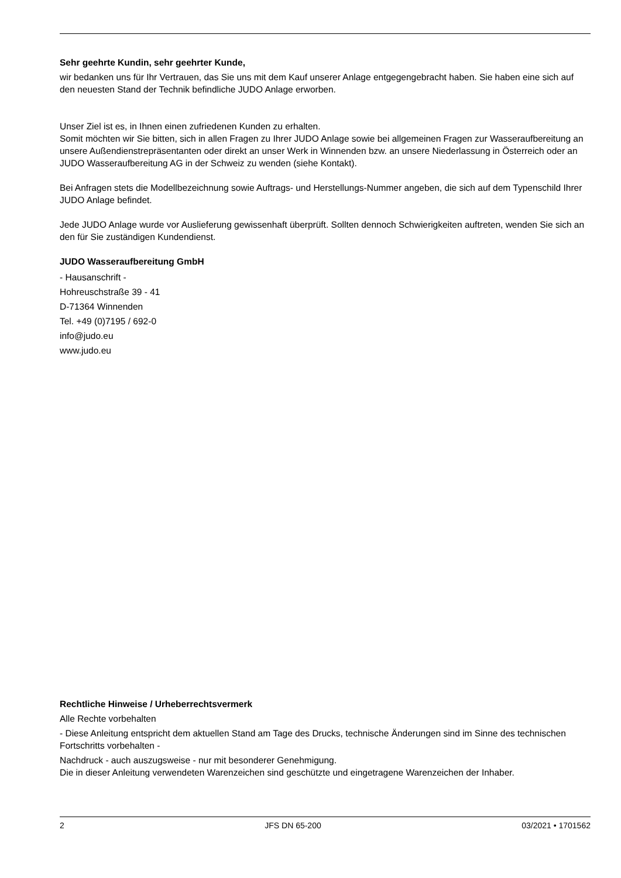Sehr geehrte Kundin, sehr geehrter Kunde,
wir bedanken uns für Ihr Vertrauen, das Sie uns mit dem Kauf unserer Anlage entgegengebracht haben. Sie haben eine sich auf den neuesten Stand der Technik befindliche JUDO Anlage erworben.
Unser Ziel ist es, in Ihnen einen zufriedenen Kunden zu erhalten.
Somit möchten wir Sie bitten, sich in allen Fragen zu Ihrer JUDO Anlage sowie bei allgemeinen Fragen zur Wasseraufbereitung an unsere Außendienstrepräsentanten oder direkt an unser Werk in Winnenden bzw. an unsere Niederlassung in Österreich oder an JUDO Wasseraufbereitung AG in der Schweiz zu wenden (siehe Kontakt).
Bei Anfragen stets die Modellbezeichnung sowie Auftrags- und Herstellungs-Nummer angeben, die sich auf dem Typenschild Ihrer JUDO Anlage befindet.
Jede JUDO Anlage wurde vor Auslieferung gewissenhaft überprüft. Sollten dennoch Schwierigkeiten auftreten, wenden Sie sich an den für Sie zuständigen Kundendienst.
JUDO Wasseraufbereitung GmbH
- Hausanschrift -
Hohreuschstraße 39 - 41
D-71364 Winnenden
Tel. +49 (0)7195 / 692-0
info@judo.eu
www.judo.eu
Rechtliche Hinweise / Urheberrechtsvermerk
Alle Rechte vorbehalten
- Diese Anleitung entspricht dem aktuellen Stand am Tage des Drucks, technische Änderungen sind im Sinne des technischen Fortschritts vorbehalten -
Nachdruck - auch auszugsweise - nur mit besonderer Genehmigung.
Die in dieser Anleitung verwendeten Warenzeichen sind geschützte und eingetragene Warenzeichen der Inhaber.
2 JFS DN 65-200 03/2021 • 1701562